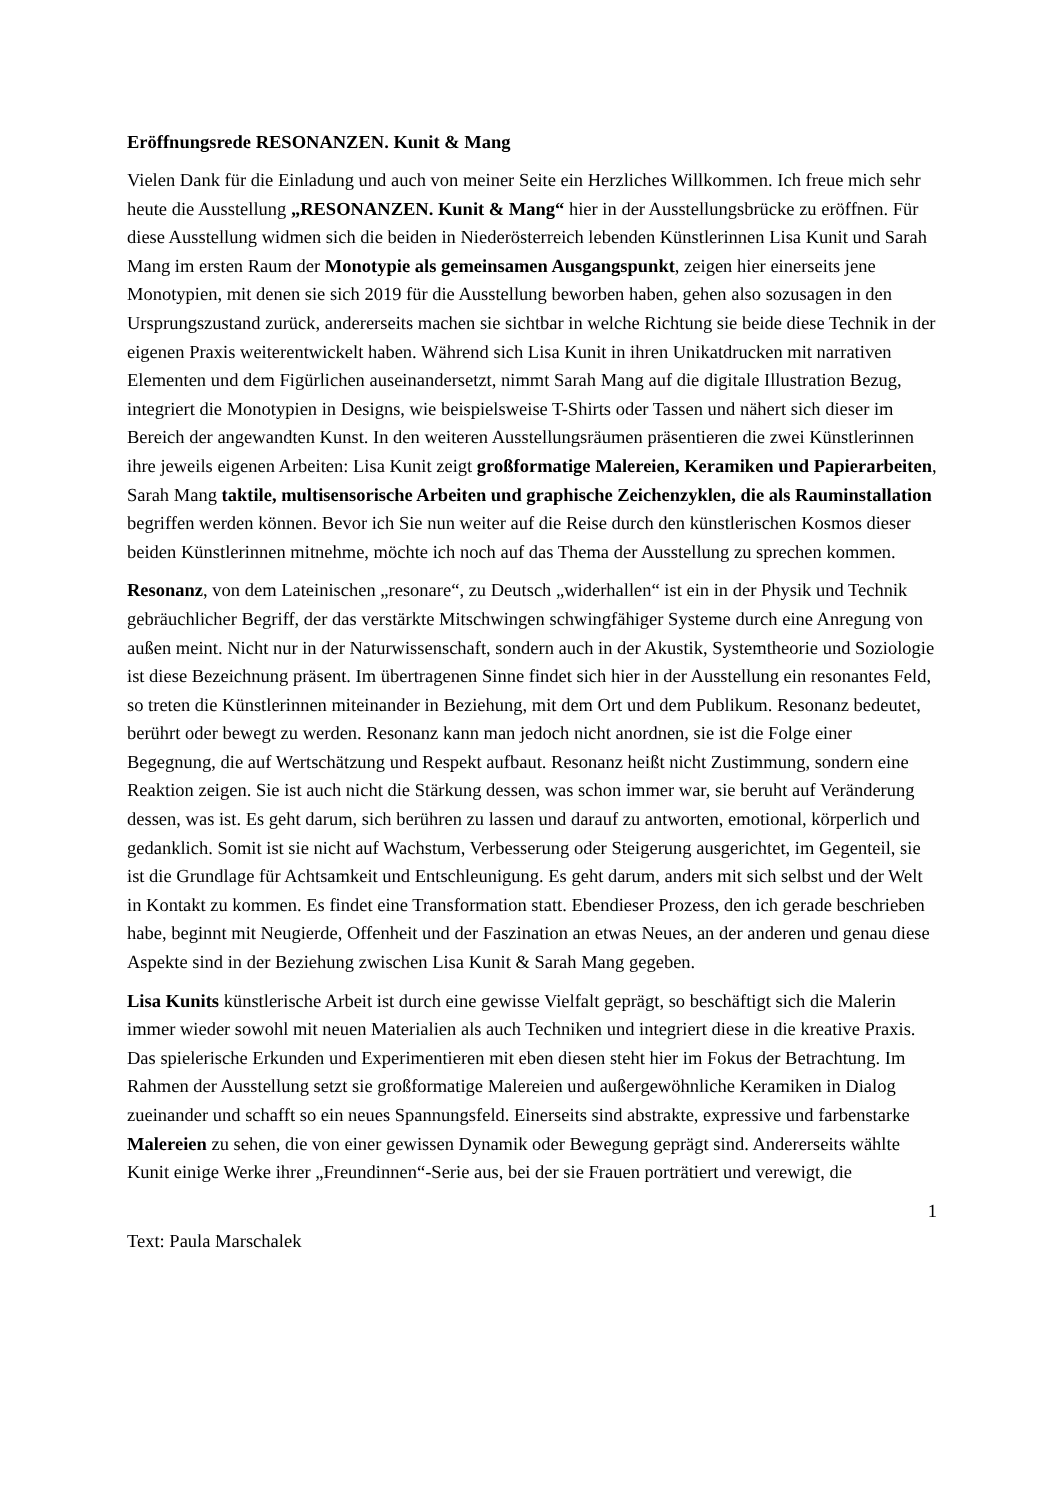Eröffnungsrede RESONANZEN. Kunit & Mang
Vielen Dank für die Einladung und auch von meiner Seite ein Herzliches Willkommen. Ich freue mich sehr heute die Ausstellung „RESONANZEN. Kunit & Mang“ hier in der Ausstellungsbrücke zu eröffnen. Für diese Ausstellung widmen sich die beiden in Niederösterreich lebenden Künstlerinnen Lisa Kunit und Sarah Mang im ersten Raum der Monotypie als gemeinsamen Ausgangspunkt, zeigen hier einerseits jene Monotypien, mit denen sie sich 2019 für die Ausstellung beworben haben, gehen also sozusagen in den Ursprungszustand zurück, andererseits machen sie sichtbar in welche Richtung sie beide diese Technik in der eigenen Praxis weiterentwickelt haben. Während sich Lisa Kunit in ihren Unikatdrucken mit narrativen Elementen und dem Figürlichen auseinandersetzt, nimmt Sarah Mang auf die digitale Illustration Bezug, integriert die Monotypien in Designs, wie beispielsweise T-Shirts oder Tassen und nähert sich dieser im Bereich der angewandten Kunst. In den weiteren Ausstellungsräumen präsentieren die zwei Künstlerinnen ihre jeweils eigenen Arbeiten: Lisa Kunit zeigt großformatige Malereien, Keramiken und Papierarbeiten, Sarah Mang taktile, multisensorische Arbeiten und graphische Zeichenzyklen, die als Rauminstallation begriffen werden können. Bevor ich Sie nun weiter auf die Reise durch den künstlerischen Kosmos dieser beiden Künstlerinnen mitnehme, möchte ich noch auf das Thema der Ausstellung zu sprechen kommen.
Resonanz, von dem Lateinischen „resonare“, zu Deutsch „widerhallen“ ist ein in der Physik und Technik gebräuchlicher Begriff, der das verstärkte Mitschwingen schwingfähiger Systeme durch eine Anregung von außen meint. Nicht nur in der Naturwissenschaft, sondern auch in der Akustik, Systemtheorie und Soziologie ist diese Bezeichnung präsent. Im übertragenen Sinne findet sich hier in der Ausstellung ein resonantes Feld, so treten die Künstlerinnen miteinander in Beziehung, mit dem Ort und dem Publikum. Resonanz bedeutet, berührt oder bewegt zu werden. Resonanz kann man jedoch nicht anordnen, sie ist die Folge einer Begegnung, die auf Wertschätzung und Respekt aufbaut. Resonanz heißt nicht Zustimmung, sondern eine Reaktion zeigen. Sie ist auch nicht die Stärkung dessen, was schon immer war, sie beruht auf Veränderung dessen, was ist. Es geht darum, sich berühren zu lassen und darauf zu antworten, emotional, körperlich und gedanklich. Somit ist sie nicht auf Wachstum, Verbesserung oder Steigerung ausgerichtet, im Gegenteil, sie ist die Grundlage für Achtsamkeit und Entschleunigung. Es geht darum, anders mit sich selbst und der Welt in Kontakt zu kommen. Es findet eine Transformation statt. Ebendieser Prozess, den ich gerade beschrieben habe, beginnt mit Neugierde, Offenheit und der Faszination an etwas Neues, an der anderen und genau diese Aspekte sind in der Beziehung zwischen Lisa Kunit & Sarah Mang gegeben.
Lisa Kunits künstlerische Arbeit ist durch eine gewisse Vielfalt geprägt, so beschäftigt sich die Malerin immer wieder sowohl mit neuen Materialien als auch Techniken und integriert diese in die kreative Praxis. Das spielerische Erkunden und Experimentieren mit eben diesen steht hier im Fokus der Betrachtung. Im Rahmen der Ausstellung setzt sie großformatige Malereien und außergewöhnliche Keramiken in Dialog zueinander und schafft so ein neues Spannungsfeld. Einerseits sind abstrakte, expressive und farbenstarke Malereien zu sehen, die von einer gewissen Dynamik oder Bewegung geprägt sind. Andererseits wählte Kunit einige Werke ihrer „Freundinnen“-Serie aus, bei der sie Frauen porträtiert und verewigt, die
1
Text: Paula Marschalek